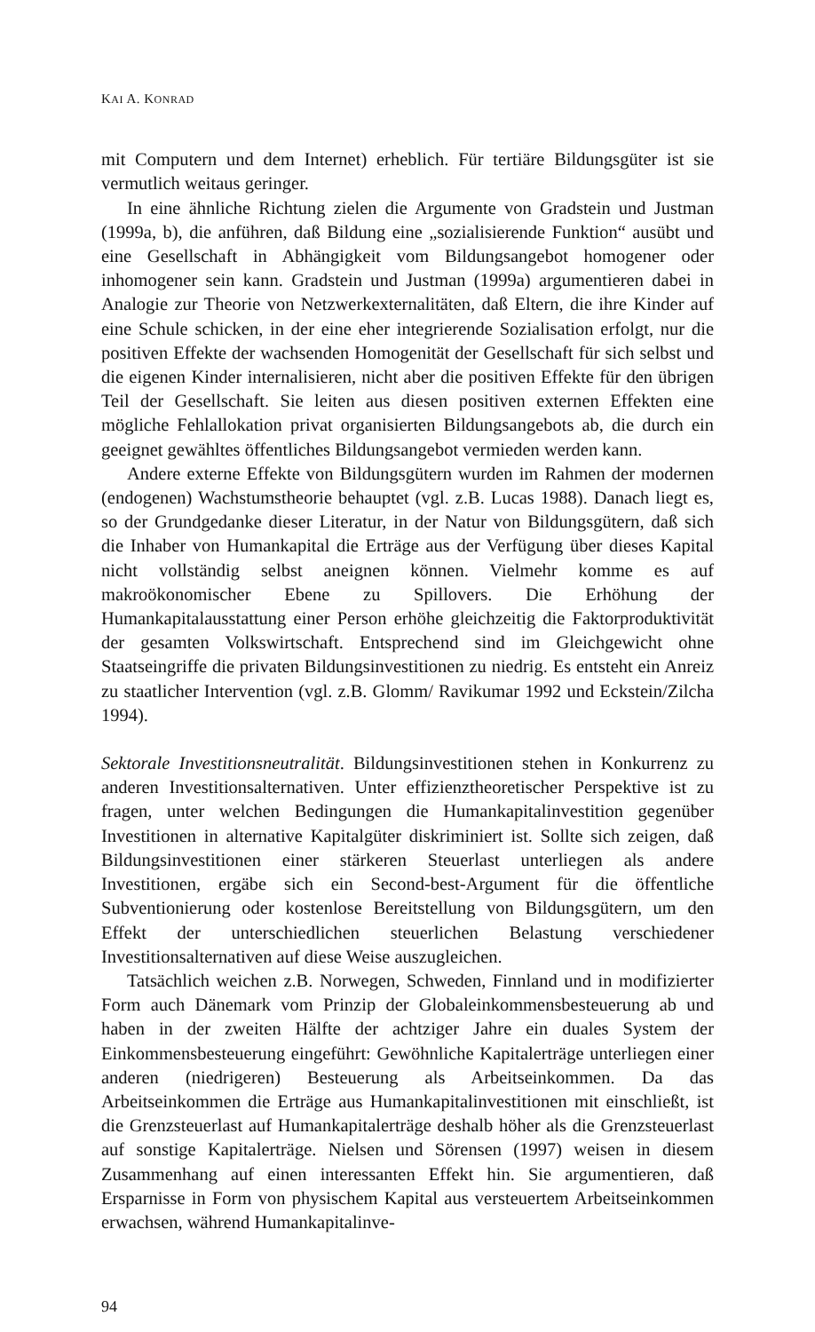KAI A. KONRAD
mit Computern und dem Internet) erheblich. Für tertiäre Bildungsgüter ist sie vermutlich weitaus geringer.
In eine ähnliche Richtung zielen die Argumente von Gradstein und Justman (1999a, b), die anführen, daß Bildung eine „sozialisierende Funktion“ ausübt und eine Gesellschaft in Abhängigkeit vom Bildungsangebot homogener oder inhomogener sein kann. Gradstein und Justman (1999a) argumentieren dabei in Analogie zur Theorie von Netzwerkexternalitäten, daß Eltern, die ihre Kinder auf eine Schule schicken, in der eine eher integrierende Sozialisation erfolgt, nur die positiven Effekte der wachsenden Homogenität der Gesellschaft für sich selbst und die eigenen Kinder internalisieren, nicht aber die positiven Effekte für den übrigen Teil der Gesellschaft. Sie leiten aus diesen positiven externen Effekten eine mögliche Fehlallokation privat organisierten Bildungsangebots ab, die durch ein geeignet gewähltes öffentliches Bildungsangebot vermieden werden kann.
Andere externe Effekte von Bildungsgütern wurden im Rahmen der modernen (endogenen) Wachstumstheorie behauptet (vgl. z.B. Lucas 1988). Danach liegt es, so der Grundgedanke dieser Literatur, in der Natur von Bildungsgütern, daß sich die Inhaber von Humankapital die Erträge aus der Verfügung über dieses Kapital nicht vollständig selbst aneignen können. Vielmehr komme es auf makroökonomischer Ebene zu Spillovers. Die Erhöhung der Humankapitalausstattung einer Person erhöhe gleichzeitig die Faktorproduktivität der gesamten Volkswirtschaft. Entsprechend sind im Gleichgewicht ohne Staatseingriffe die privaten Bildungsinvestitionen zu niedrig. Es entsteht ein Anreiz zu staatlicher Intervention (vgl. z.B. Glomm/ Ravikumar 1992 und Eckstein/Zilcha 1994).
Sektorale Investitionsneutralität. Bildungsinvestitionen stehen in Konkurrenz zu anderen Investitionsalternativen. Unter effizienztheoretischer Perspektive ist zu fragen, unter welchen Bedingungen die Humankapitalinvestition gegenüber Investitionen in alternative Kapitalgüter diskriminiert ist. Sollte sich zeigen, daß Bildungsinvestitionen einer stärkeren Steuerlast unterliegen als andere Investitionen, ergäbe sich ein Second-best-Argument für die öffentliche Subventionierung oder kostenlose Bereitstellung von Bildungsgütern, um den Effekt der unterschiedlichen steuerlichen Belastung verschiedener Investitionsalternativen auf diese Weise auszugleichen.
Tatsächlich weichen z.B. Norwegen, Schweden, Finnland und in modifizierter Form auch Dänemark vom Prinzip der Globaleinkommensbesteuerung ab und haben in der zweiten Hälfte der achtziger Jahre ein duales System der Einkommensbesteuerung eingeführt: Gewöhnliche Kapitalerträge unterliegen einer anderen (niedrigeren) Besteuerung als Arbeitseinkommen. Da das Arbeitseinkommen die Erträge aus Humankapitalinvestitionen mit einschließt, ist die Grenzsteuerlast auf Humankapitalerträge deshalb höher als die Grenzsteuerlast auf sonstige Kapitalerträge. Nielsen und Sörensen (1997) weisen in diesem Zusammenhang auf einen interessanten Effekt hin. Sie argumentieren, daß Ersparnisse in Form von physischem Kapital aus versteuertem Arbeitseinkommen erwachsen, während Humankapitalinve-
94